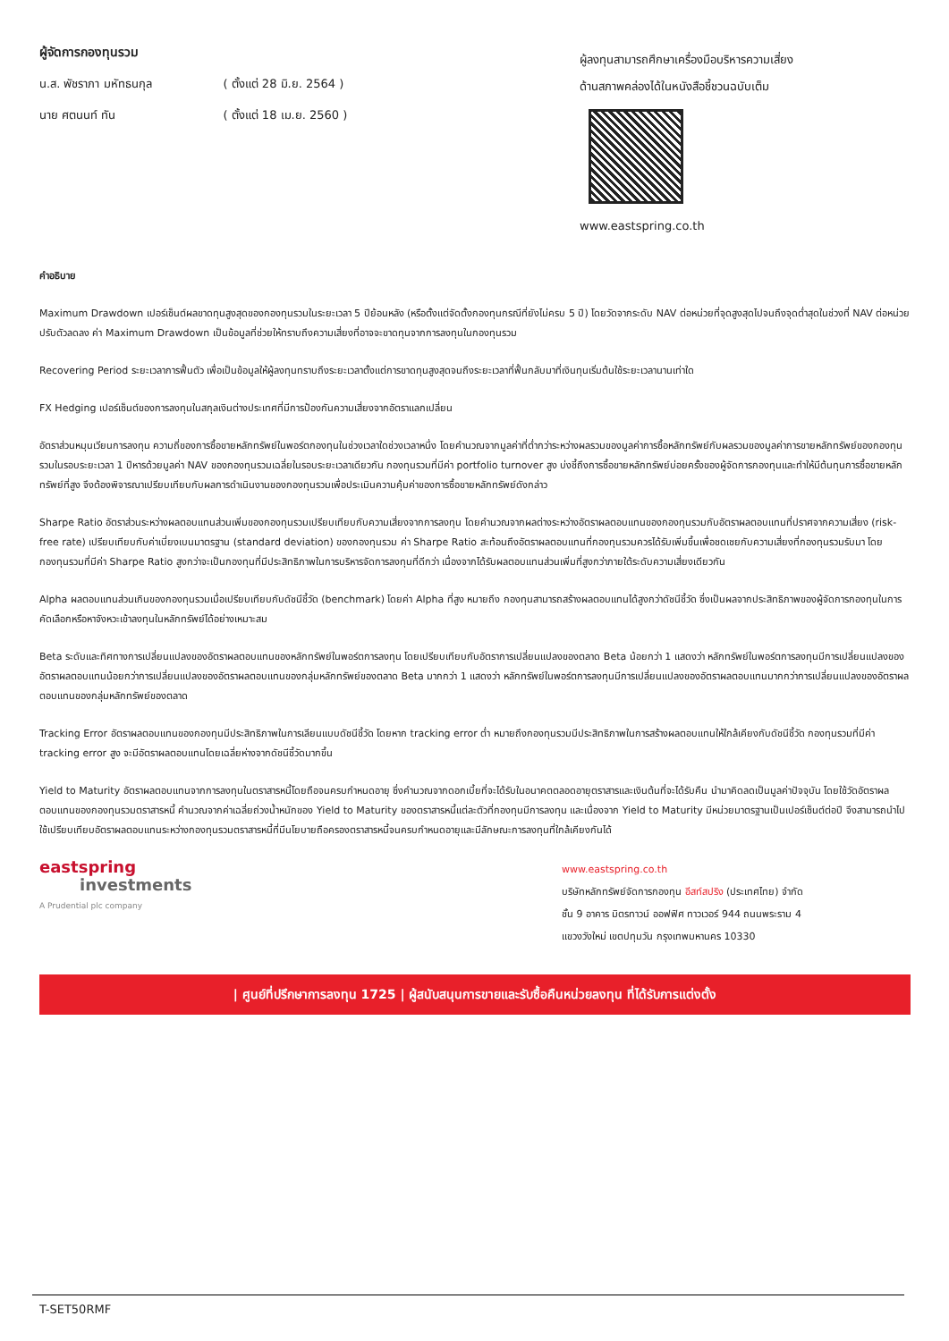ผู้จัดการกองทุนรวม
| น.ส. พัชราภา มหัทธนกุล | ( ตั้งแต่ 28 มิ.ย. 2564 ) |
| นาย ศตนนท์ ทัน | ( ตั้งแต่ 18 เม.ย. 2560 ) |
ผู้ลงทุนสามารถศึกษาเครื่องมือบริหารความเสี่ยง
ด้านสภาพคล่องได้ในหนังสือชี้ชวนฉบับเต็ม
www.eastspring.co.th
คำอธิบาย
Maximum Drawdown เปอร์เซ็นต์ผลขาดทุนสูงสุดของกองทุนรวมในระยะเวลา 5 ปีย้อนหลัง (หรือตั้งแต่จัดตั้งกองทุนกรณีที่ยังไม่ครบ 5 ปี) โดยวัดจากระดับ NAV ต่อหน่วยที่จุดสูงสุดไปจนถึงจุดต่ำสุดในช่วงที่ NAV ต่อหน่วยปรับตัวลดลง ค่า Maximum Drawdown เป็นข้อมูลที่ช่วยให้ทราบถึงความเสี่ยงที่อาจจะขาดทุนจากการลงทุนในกองทุนรวม
Recovering Period ระยะเวลาการฟื้นตัว เพื่อเป็นข้อมูลให้ผู้ลงทุนทราบถึงระยะเวลาตั้งแต่การขาดทุนสูงสุดจนถึงระยะเวลาที่ฟื้นกลับมาที่เงินทุนเริ่มต้นใช้ระยะเวลานานเท่าใด
FX Hedging เปอร์เซ็นต์ของการลงทุนในสกุลเงินต่างประเทศที่มีการป้องกันความเสี่ยงจากอัตราแลกเปลี่ยน
อัตราส่วนหมุนเวียนการลงทุน ความถี่ของการซื้อขายหลักทรัพย์ในพอร์ตกองทุนในช่วงเวลาใดช่วงเวลาหนึ่ง โดยคำนวณจากมูลค่าที่ต่ำกว่าระหว่างผลรวมของมูลค่าการซื้อหลักทรัพย์กับผลรวมของมูลค่าการขายหลักทรัพย์ของกองทุนรวมในรอบระยะเวลา 1 ปีหารด้วยมูลค่า NAV ของกองทุนรวมเฉลี่ยในรอบระยะเวลาเดียวกัน กองทุนรวมที่มีค่า portfolio turnover สูง บ่งชี้ถึงการซื้อขายหลักทรัพย์บ่อยครั้งของผู้จัดการกองทุนและทำให้มีต้นทุนการซื้อขายหลักทรัพย์ที่สูง จึงต้องพิจารณาเปรียบเทียบกับผลการดำเนินงานของกองทุนรวมเพื่อประเมินความคุ้มค่าของการซื้อขายหลักทรัพย์ดังกล่าว
Sharpe Ratio อัตราส่วนระหว่างผลตอบแทนส่วนเพิ่มของกองทุนรวมเปรียบเทียบกับความเสี่ยงจากการลงทุน โดยคำนวณจากผลต่างระหว่างอัตราผลตอบแทนของกองทุนรวมกับอัตราผลตอบแทนที่ปราศจากความเสี่ยง (risk-free rate) เปรียบเทียบกับค่าเบี่ยงเบนมาตรฐาน (standard deviation) ของกองทุนรวม ค่า Sharpe Ratio สะท้อนถึงอัตราผลตอบแทนที่กองทุนรวมควรได้รับเพิ่มขึ้นเพื่อชดเชยกับความเสี่ยงที่กองทุนรวมรับมา โดยกองทุนรวมที่มีค่า Sharpe Ratio สูงกว่าจะเป็นกองทุนที่มีประสิทธิภาพในการบริหารจัดการลงทุนที่ดีกว่า เนื่องจากได้รับผลตอบแทนส่วนเพิ่มที่สูงกว่าภายใต้ระดับความเสี่ยงเดียวกัน
Alpha ผลตอบแทนส่วนเกินของกองทุนรวมเมื่อเปรียบเทียบกับดัชนีชี้วัด (benchmark) โดยค่า Alpha ที่สูง หมายถึง กองทุนสามารถสร้างผลตอบแทนได้สูงกว่าดัชนีชี้วัด ซึ่งเป็นผลจากประสิทธิภาพของผู้จัดการกองทุนในการคัดเลือกหรือหาจังหวะเข้าลงทุนในหลักทรัพย์ได้อย่างเหมาะสม
Beta ระดับและทิศทางการเปลี่ยนแปลงของอัตราผลตอบแทนของหลักทรัพย์ในพอร์ตการลงทุน โดยเปรียบเทียบกับอัตราการเปลี่ยนแปลงของตลาด Beta น้อยกว่า 1 แสดงว่า หลักทรัพย์ในพอร์ตการลงทุนมีการเปลี่ยนแปลงของอัตราผลตอบแทนน้อยกว่าการเปลี่ยนแปลงของอัตราผลตอบแทนของกลุ่มหลักทรัพย์ของตลาด Beta มากกว่า 1 แสดงว่า หลักทรัพย์ในพอร์ตการลงทุนมีการเปลี่ยนแปลงของอัตราผลตอบแทนมากกว่าการเปลี่ยนแปลงของอัตราผลตอบแทนของกลุ่มหลักทรัพย์ของตลาด
Tracking Error อัตราผลตอบแทนของกองทุนมีประสิทธิภาพในการเลียนแบบดัชนีชี้วัด โดยหาก tracking error ต่ำ หมายถึงกองทุนรวมมีประสิทธิภาพในการสร้างผลตอบแทนให้ใกล้เคียงกับดัชนีชี้วัด กองทุนรวมที่มีค่า tracking error สูง จะมีอัตราผลตอบแทนโดยเฉลี่ยห่างจากดัชนีชี้วัดมากขึ้น
Yield to Maturity อัตราผลตอบแทนจากการลงทุนในตราสารหนี้โดยถือจนครบกำหนดอายุ ซึ่งคำนวณจากดอกเบี้ยที่จะได้รับในอนาคตตลอดอายุตราสารและเงินต้นที่จะได้รับคืน นำมาคิดลดเป็นมูลค่าปัจจุบัน โดยใช้วัดอัตราผลตอบแทนของกองทุนรวมตราสารหนี้ คำนวณจากค่าเฉลี่ยถ่วงน้ำหนักของ Yield to Maturity ของตราสารหนี้แต่ละตัวที่กองทุนมีการลงทุน และเนื่องจาก Yield to Maturity มีหน่วยมาตรฐานเป็นเปอร์เซ็นต์ต่อปี จึงสามารถนำไปใช้เปรียบเทียบอัตราผลตอบแทนระหว่างกองทุนรวมตราสารหนี้ที่มีนโยบายถือครองตราสารหนี้จนครบกำหนดอายุและมีลักษณะการลงทุนที่ใกล้เคียงกันได้
eastspring
investments
A Prudential plc company
www.eastspring.co.th
บริษัทหลักทรัพย์จัดการกองทุน อีสท์สปริง (ประเทศไทย) จำกัด
ชั้น 9 อาคาร มิตรทาวน์ ออฟฟิศ ทาวเวอร์ 944 ถนนพระราม 4
แขวงวังใหม่ เขตปทุมวัน กรุงเทพมหานคร 10330
| ศูนย์ที่ปรึกษาการลงทุน 1725 | ผู้สนับสนุนการขายและรับซื้อคืนหน่วยลงทุน ที่ได้รับการแต่งตั้ง
T-SET50RMF